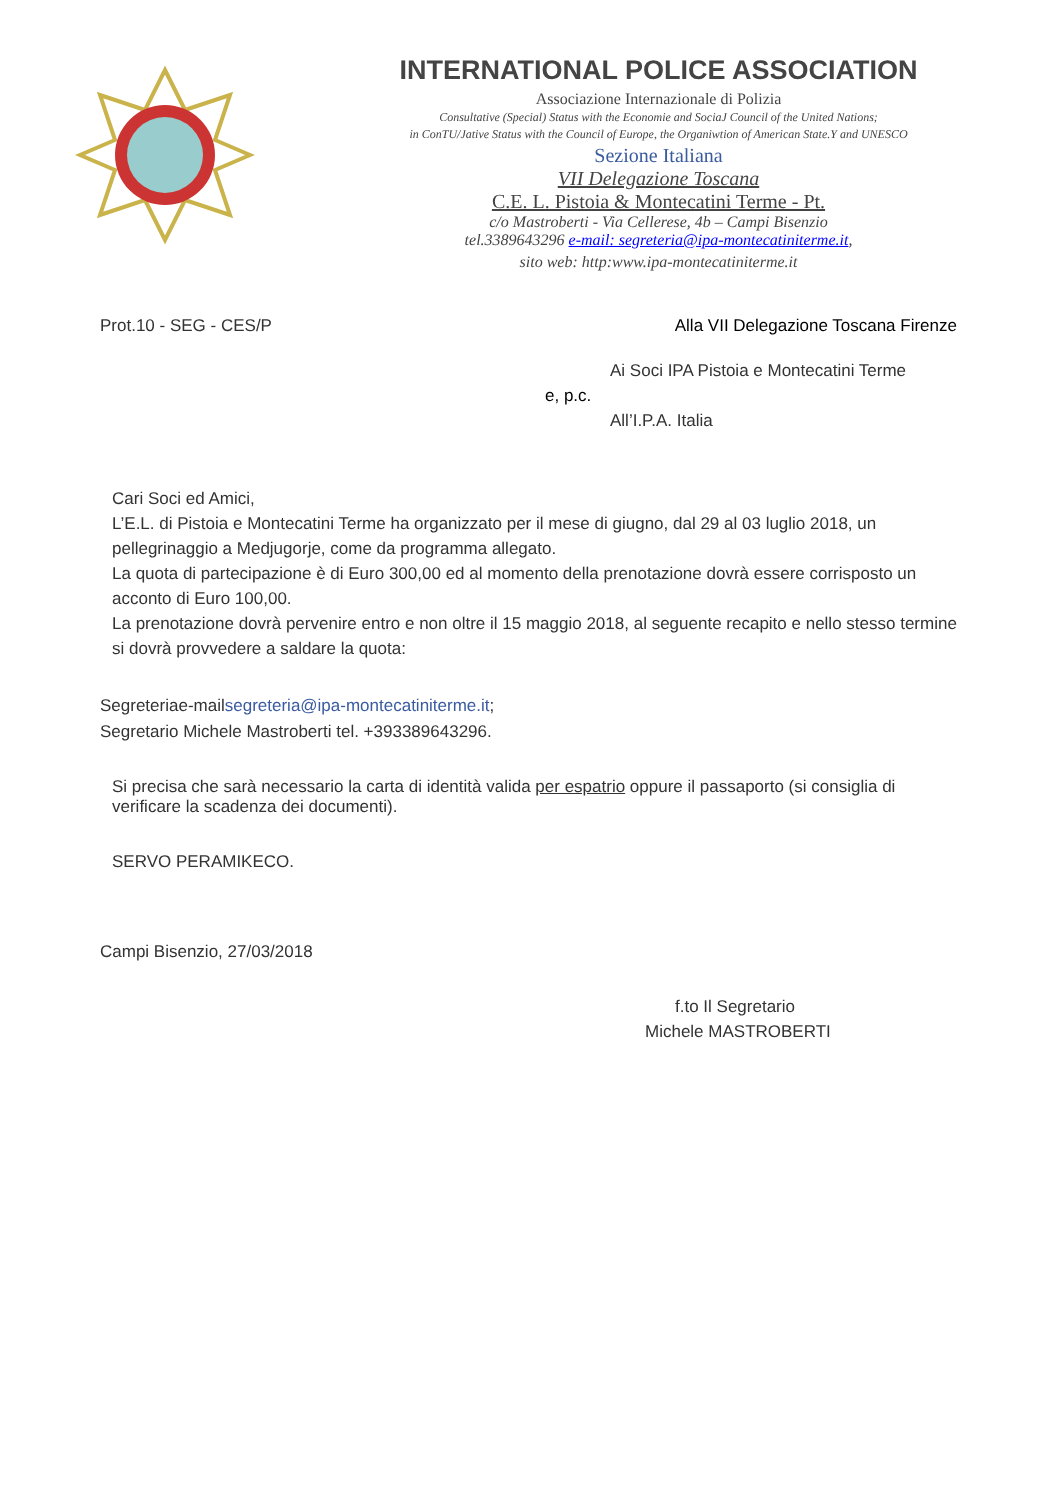INTERNATIONAL POLICE ASSOCIATION
Associazione Internazionale di Polizia
Consultative (Special) Status with the Economie and SociaJ Council of the United Nations;
in ConTU/Jative Status with the Council of Europe, the Organiwtion of American State.Y and UNESCO
Sezione Italiana
VII Delegazione Toscana
C.E. L. Pistoia & Montecatini Terme - Pt.
c/o Mastroberti - Via Cellerese, 4b – Campi Bisenzio
tel.3389643296 e-mail: segreteria@ipa-montecatiniterme.it,
sito web: http:www.ipa-montecatiniterme.it
Prot.10 - SEG - CES/P Alla VII Delegazione Toscana Firenze
Ai Soci IPA Pistoia e Montecatini Terme
e, p.c.
All’I.P.A. Italia
Cari Soci ed Amici,
L’E.L. di Pistoia e Montecatini Terme ha organizzato per il mese di giugno, dal 29 al 03 luglio 2018, un pellegrinaggio a Medjugorje, come da programma allegato.
La quota di partecipazione è di Euro 300,00 ed al momento della prenotazione dovrà essere corrisposto un acconto di Euro 100,00.
La prenotazione dovrà pervenire entro e non oltre il 15 maggio 2018, al seguente recapito e nello stesso termine si dovrà provvedere a saldare la quota:
Segreteriae-mailsegreteria@ipa-montecatiniterme.it;
Segretario Michele Mastroberti tel. +393389643296.
Si precisa che sarà necessario la carta di identità valida per espatrio oppure il passaporto (si consiglia di verificare la scadenza dei documenti).
SERVO PERAMIKECO.
Campi Bisenzio, 27/03/2018
f.to Il Segretario
Michele MASTROBERTI